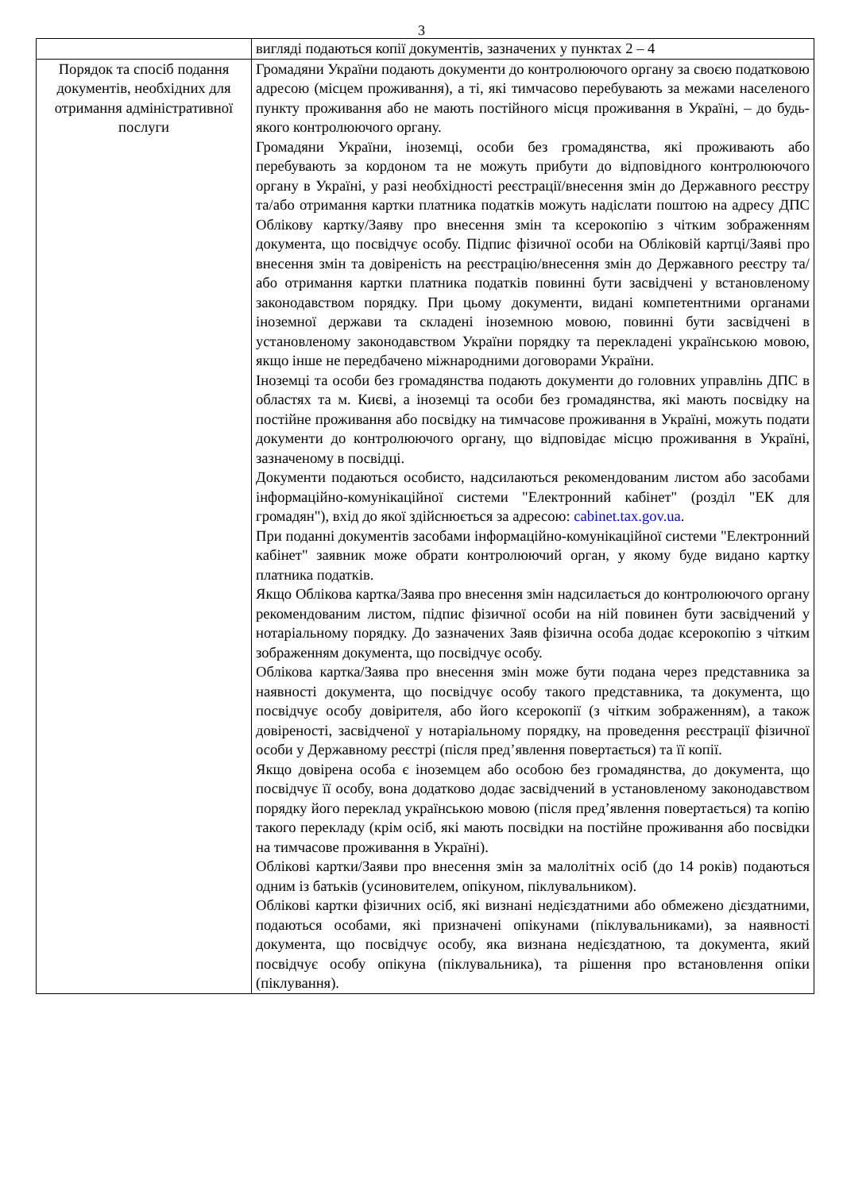3
| | вигляді подаються копії документів, зазначених у пунктах 2 – 4 |
| Порядок та спосіб подання документів, необхідних для отримання адміністративної послуги | Громадяни України подають документи до контролюючого органу за своєю податковою адресою (місцем проживання), а ті, які тимчасово перебувають за межами населеного пункту проживання або не мають постійного місця проживання в Україні, – до будь-якого контролюючого органу. Громадяни України, іноземці, особи без громадянства, які проживають або перебувають за кордоном та не можуть прибути до відповідного контролюючого органу в Україні, у разі необхідності реєстрації/внесення змін до Державного реєстру та/або отримання картки платника податків можуть надіслати поштою на адресу ДПС Облікову картку/Заяву про внесення змін та ксерокопію з чітким зображенням документа, що посвідчує особу. Підпис фізичної особи на Обліковій картці/Заяві про внесення змін та довіреність на реєстрацію/внесення змін до Державного реєстру та/або отримання картки платника податків повинні бути засвідчені у встановленому законодавством порядку. При цьому документи, видані компетентними органами іноземної держави та складені іноземною мовою, повинні бути засвідчені в установленому законодавством України порядку та перекладені українською мовою, якщо інше не передбачено міжнародними договорами України. Іноземці та особи без громадянства подають документи до головних управлінь ДПС в областях та м. Києві, а іноземці та особи без громадянства, які мають посвідку на постійне проживання або посвідку на тимчасове проживання в Україні, можуть подати документи до контролюючого органу, що відповідає місцю проживання в Україні, зазначеному в посвідці. Документи подаються особисто, надсилаються рекомендованим листом або засобами інформаційно-комунікаційної системи "Електронний кабінет" (розділ "ЕК для громадян"), вхід до якої здійснюється за адресою: cabinet.tax.gov.ua . При поданні документів засобами інформаційно-комунікаційної системи "Електронний кабінет" заявник може обрати контролюючий орган, у якому буде видано картку платника податків. Якщо Облікова картка/Заява про внесення змін надсилається до контролюючого органу рекомендованим листом, підпис фізичної особи на ній повинен бути засвідчений у нотаріальному порядку. До зазначених Заяв фізична особа додає ксерокопію з чітким зображенням документа, що посвідчує особу. Облікова картка/Заява про внесення змін може бути подана через представника за наявності документа, що посвідчує особу такого представника, та документа, що посвідчує особу довірителя, або його ксерокопії (з чітким зображенням), а також довіреності, засвідченої у нотаріальному порядку, на проведення реєстрації фізичної особи у Державному реєстрі (після пред’явлення повертається) та її копії. Якщо довірена особа є іноземцем або особою без громадянства, до документа, що посвідчує її особу, вона додатково додає засвідчений в установленому законодавством порядку його переклад українською мовою (після пред’явлення повертається) та копію такого перекладу (крім осіб, які мають посвідки на постійне проживання або посвідки на тимчасове проживання в Україні). Облікові картки/Заяви про внесення змін за малолітніх осіб (до 14 років) подаються одним із батьків (усиновителем, опікуном, піклувальником). Облікові картки фізичних осіб, які визнані недієздатними або обмежено дієздатними, подаються особами, які призначені опікунами (піклувальниками), за наявності документа, що посвідчує особу, яка визнана недієздатною, та документа, який посвідчує особу опікуна (піклувальника), та рішення про встановлення опіки (піклування). |